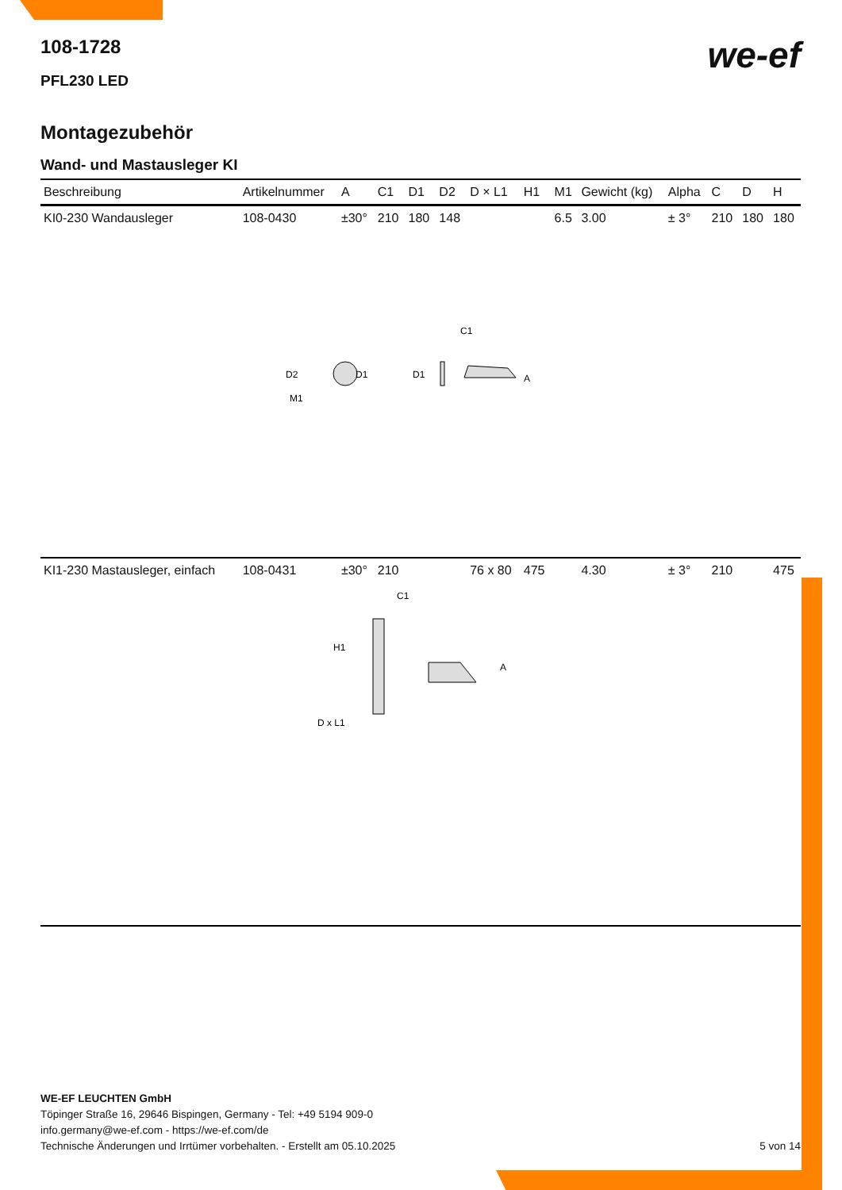we-ef
108-1728
PFL230 LED
Montagezubehör
Wand- und Mastausleger KI
| Beschreibung | Artikelnummer | A | C1 | D1 | D2 | D × L1 | H1 | M1 | Gewicht (kg) | Alpha | C | D | H |
| --- | --- | --- | --- | --- | --- | --- | --- | --- | --- | --- | --- | --- | --- |
| KI0-230 Wandausleger | 108-0430 | ±30° | 210 | 180 | 148 | | | 6.5 | 3.00 | ± 3° | 210 | 180 | 180 |
| D2 D1 M1 D1 C1 A | | | | | | | | | | | | | |
| KI1-230 Mastausleger, einfach | 108-0431 | ±30° | 210 | | | 76 x 80 | 475 | | 4.30 | ± 3° | 210 | | 475 |
| C1 H1 A D x L1 | | | | | | | | | | | | | |
WE-EF LEUCHTEN GmbH
Töpinger Straße 16, 29646 Bispingen, Germany - Tel: +49 5194 909-0
info.germany@we-ef.com - https://we-ef.com/de
Technische Änderungen und Irrtümer vorbehalten. - Erstellt am 05.10.2025 5 von 14